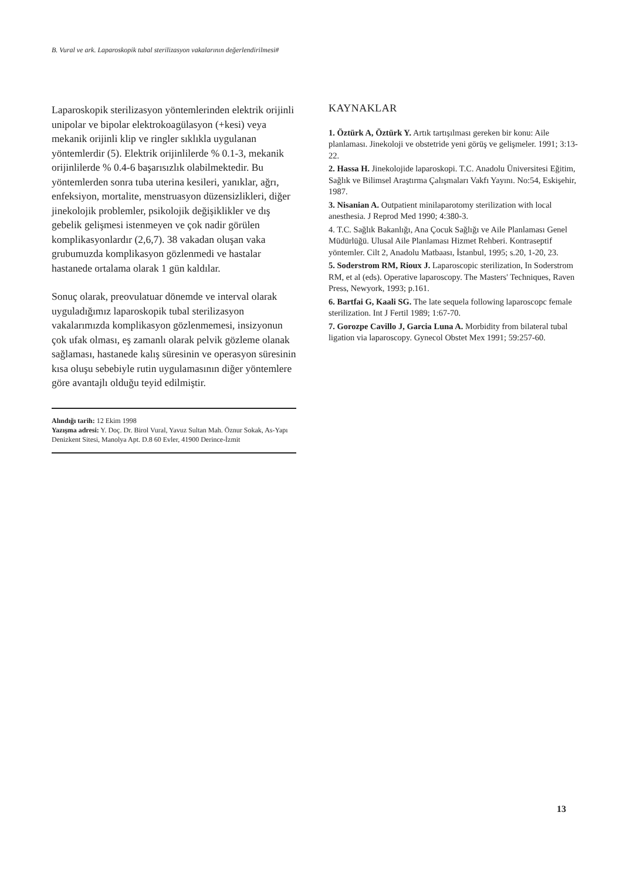B. Vural ve ark. Laparoskopik tubal sterilizasyon vakalarının değerlendirilmesi#
Laparoskopik sterilizasyon yöntemlerinden elektrik orijinli unipolar ve bipolar elektrokoagülasyon (+kesi) veya mekanik orijinli klip ve ringler sıklıkla uygulanan yöntemlerdir (5). Elektrik orijinlilerde % 0.1-3, mekanik orijinlilerde % 0.4-6 başarısızlık olabilmektedir. Bu yöntemlerden sonra tuba uterina kesileri, yanıklar, ağrı, enfeksiyon, mortalite, menstruasyon düzensizlikleri, diğer jinekolojik problemler, psikolojik değişiklikler ve dış gebelik gelişmesi istenmeyen ve çok nadir görülen komplikasyonlardır (2,6,7). 38 vakadan oluşan vaka grubumuzda komplikasyon gözlenmedi ve hastalar hastanede ortalama olarak 1 gün kaldılar.
Sonuç olarak, preovulatuar dönemde ve interval olarak uyguladığımız laparoskopik tubal sterilizasyon vakalarımızda komplikasyon gözlenmemesi, insizyonun çok ufak olması, eş zamanlı olarak pelvik gözleme olanak sağlaması, hastanede kalış süresinin ve operasyon süresinin kısa oluşu sebebiyle rutin uygulamasının diğer yöntemlere göre avantajlı olduğu teyid edilmiştir.
Alındığı tarih: 12 Ekim 1998
Yazışma adresi: Y. Doç. Dr. Birol Vural, Yavuz Sultan Mah. Öznur Sokak, As-Yapı Denizkent Sitesi, Manolya Apt. D.8 60 Evler, 41900 Derince-İzmit
KAYNAKLAR
1. Öztürk A, Öztürk Y. Artık tartışılması gereken bir konu: Aile planlaması. Jinekoloji ve obstetride yeni görüş ve gelişmeler. 1991; 3:13-22.
2. Hassa H. Jinekolojide laparoskopi. T.C. Anadolu Üniversitesi Eğitim, Sağlık ve Bilimsel Araştırma Çalışmaları Vakfı Yayını. No:54, Eskişehir, 1987.
3. Nisanian A. Outpatient minilaparotomy sterilization with local anesthesia. J Reprod Med 1990; 4:380-3.
4. T.C. Sağlık Bakanlığı, Ana Çocuk Sağlığı ve Aile Planlaması Genel Müdürlüğü. Ulusal Aile Planlaması Hizmet Rehberi. Kontraseptif yöntemler. Cilt 2, Anadolu Matbaası, İstanbul, 1995; s.20, 1-20, 23.
5. Soderstrom RM, Rioux J. Laparoscopic sterilization, In Soderstrom RM, et al (eds). Operative laparoscopy. The Masters' Techniques, Raven Press, Newyork, 1993; p.161.
6. Bartfai G, Kaali SG. The late sequela following laparoscopc female sterilization. Int J Fertil 1989; 1:67-70.
7. Gorozpe Cavillo J, Garcia Luna A. Morbidity from bilateral tubal ligation via laparoscopy. Gynecol Obstet Mex 1991; 59:257-60.
13